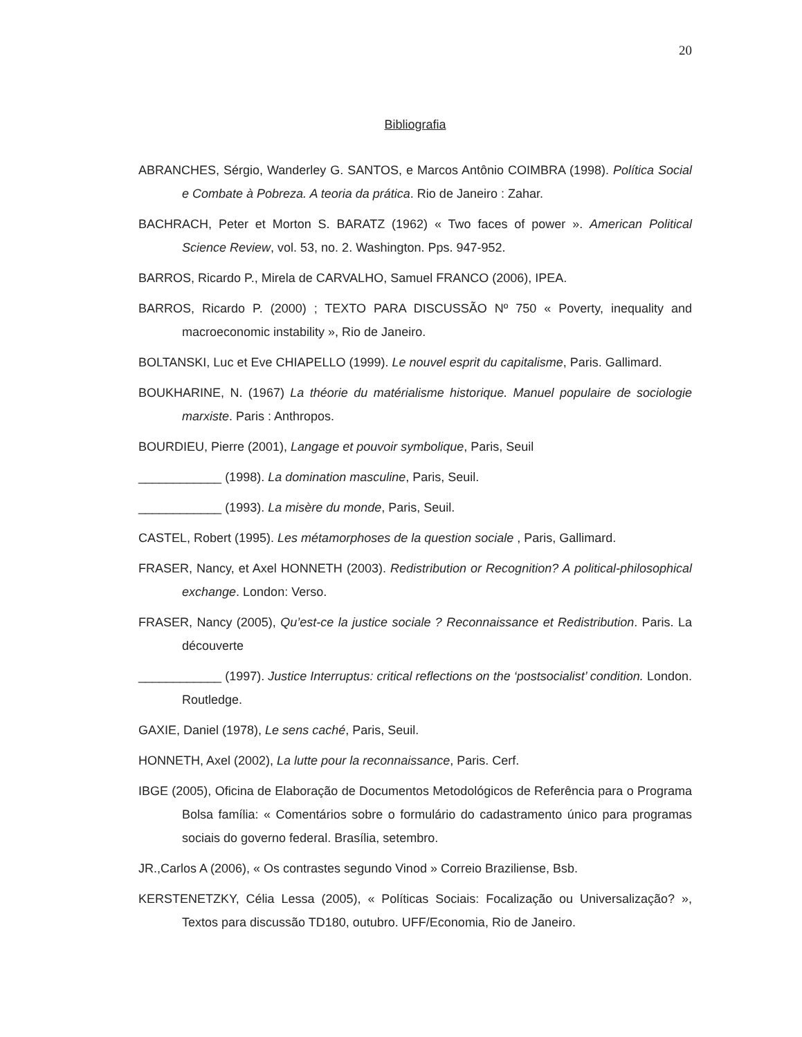20
Bibliografia
ABRANCHES, Sérgio, Wanderley G. SANTOS, e Marcos Antônio COIMBRA (1998). Política Social e Combate à Pobreza. A teoria da prática. Rio de Janeiro : Zahar.
BACHRACH, Peter et Morton S. BARATZ (1962) « Two faces of power ». American Political Science Review, vol. 53, no. 2. Washington. Pps. 947-952.
BARROS, Ricardo P., Mirela de CARVALHO, Samuel FRANCO (2006), IPEA.
BARROS, Ricardo P. (2000) ; TEXTO PARA DISCUSSÃO Nº 750 « Poverty, inequality and macroeconomic instability », Rio de Janeiro.
BOLTANSKI, Luc et Eve CHIAPELLO (1999). Le nouvel esprit du capitalisme, Paris. Gallimard.
BOUKHARINE, N. (1967) La théorie du matérialisme historique. Manuel populaire de sociologie marxiste. Paris : Anthropos.
BOURDIEU, Pierre (2001), Langage et pouvoir symbolique, Paris, Seuil
____________ (1998). La domination masculine, Paris, Seuil.
____________ (1993). La misère du monde, Paris, Seuil.
CASTEL, Robert (1995). Les métamorphoses de la question sociale , Paris, Gallimard.
FRASER, Nancy, et Axel HONNETH (2003). Redistribution or Recognition? A political-philosophical exchange. London: Verso.
FRASER, Nancy (2005), Qu’est-ce la justice sociale ? Reconnaissance et Redistribution. Paris. La découverte
____________ (1997). Justice Interruptus: critical reflections on the ‘postsocialist’ condition. London. Routledge.
GAXIE, Daniel (1978), Le sens caché, Paris, Seuil.
HONNETH, Axel (2002), La lutte pour la reconnaissance, Paris. Cerf.
IBGE (2005), Oficina de Elaboração de Documentos Metodológicos de Referência para o Programa Bolsa família: « Comentários sobre o formulário do cadastramento único para programas sociais do governo federal. Brasília, setembro.
JR.,Carlos A (2006), « Os contrastes segundo Vinod » Correio Braziliense, Bsb.
KERSTENETZKY, Célia Lessa (2005), « Políticas Sociais: Focalização ou Universalização? », Textos para discussão TD180, outubro. UFF/Economia, Rio de Janeiro.